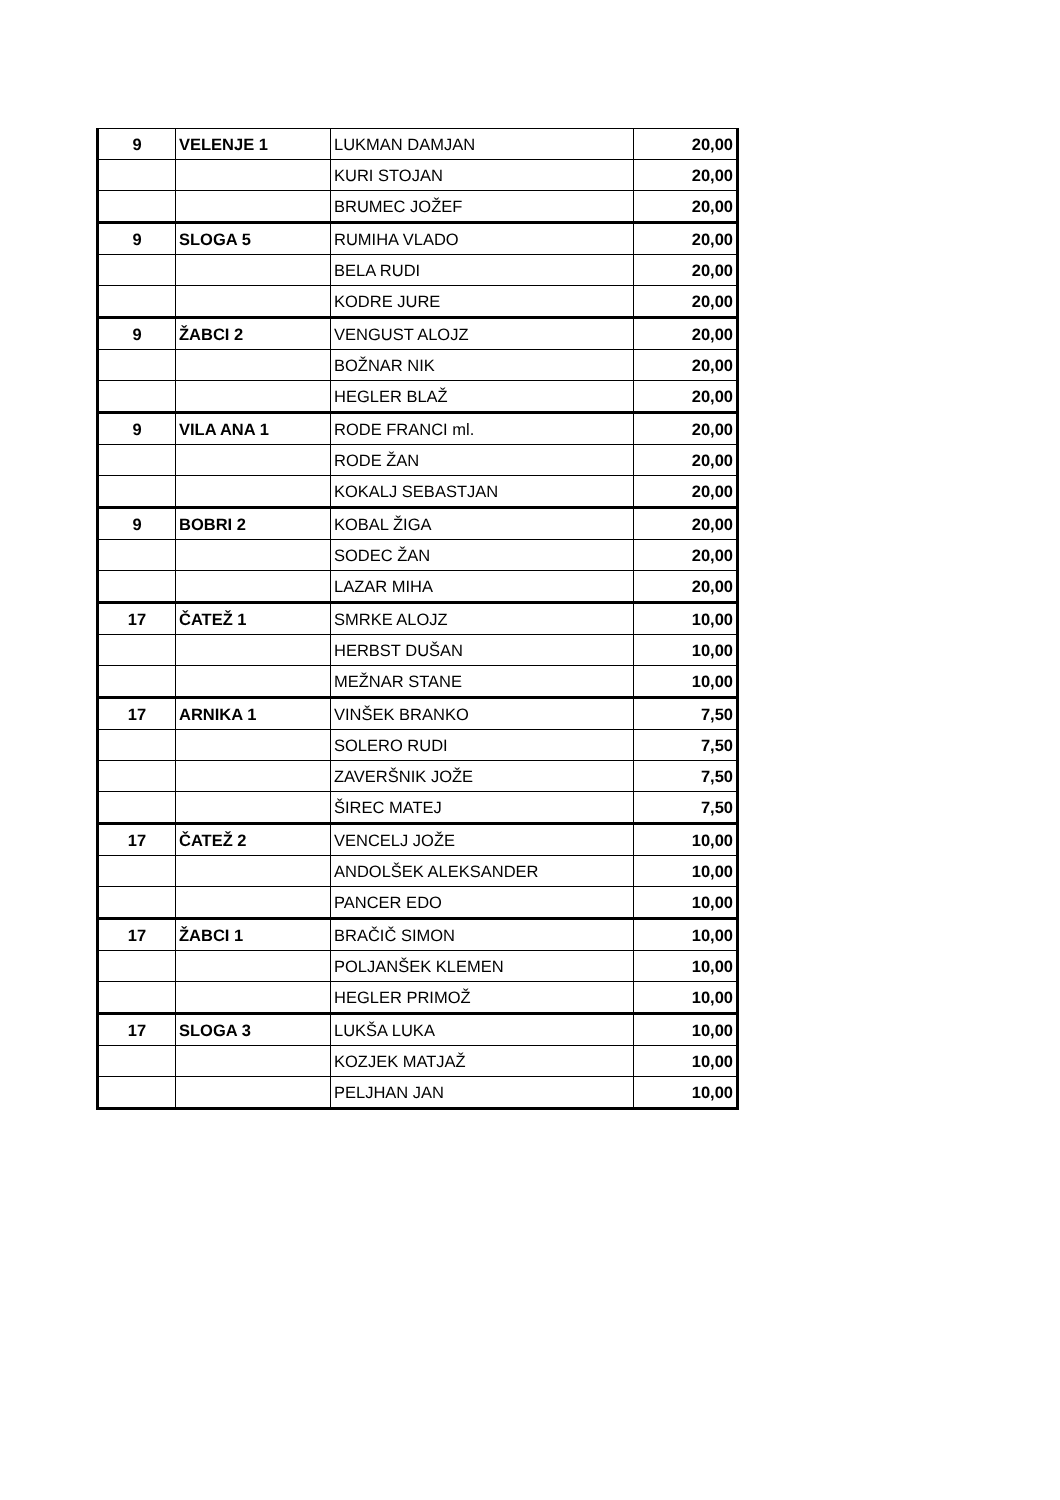| 9 | VELENJE 1 | LUKMAN DAMJAN | 20,00 |
| | | KURI STOJAN | 20,00 |
| | | BRUMEC JOŽEF | 20,00 |
| 9 | SLOGA 5 | RUMIHA VLADO | 20,00 |
| | | BELA RUDI | 20,00 |
| | | KODRE JURE | 20,00 |
| 9 | ŽABCI 2 | VENGUST ALOJZ | 20,00 |
| | | BOŽNAR NIK | 20,00 |
| | | HEGLER BLAŽ | 20,00 |
| 9 | VILA ANA 1 | RODE FRANCI ml. | 20,00 |
| | | RODE ŽAN | 20,00 |
| | | KOKALJ SEBASTJAN | 20,00 |
| 9 | BOBRI 2 | KOBAL ŽIGA | 20,00 |
| | | SODEC ŽAN | 20,00 |
| | | LAZAR MIHA | 20,00 |
| 17 | ČATEŽ 1 | SMRKE ALOJZ | 10,00 |
| | | HERBST DUŠAN | 10,00 |
| | | MEŽNAR STANE | 10,00 |
| 17 | ARNIKA 1 | VINŠEK BRANKO | 7,50 |
| | | SOLERO RUDI | 7,50 |
| | | ZAVERŠNIK JOŽE | 7,50 |
| | | ŠIREC MATEJ | 7,50 |
| 17 | ČATEŽ 2 | VENCELJ JOŽE | 10,00 |
| | | ANDOLŠEK ALEKSANDER | 10,00 |
| | | PANCER EDO | 10,00 |
| 17 | ŽABCI 1 | BRAČIČ SIMON | 10,00 |
| | | POLJANŠEK KLEMEN | 10,00 |
| | | HEGLER PRIMOŽ | 10,00 |
| 17 | SLOGA 3 | LUKŠA LUKA | 10,00 |
| | | KOZJEK MATJAŽ | 10,00 |
| | | PELJHAN JAN | 10,00 |